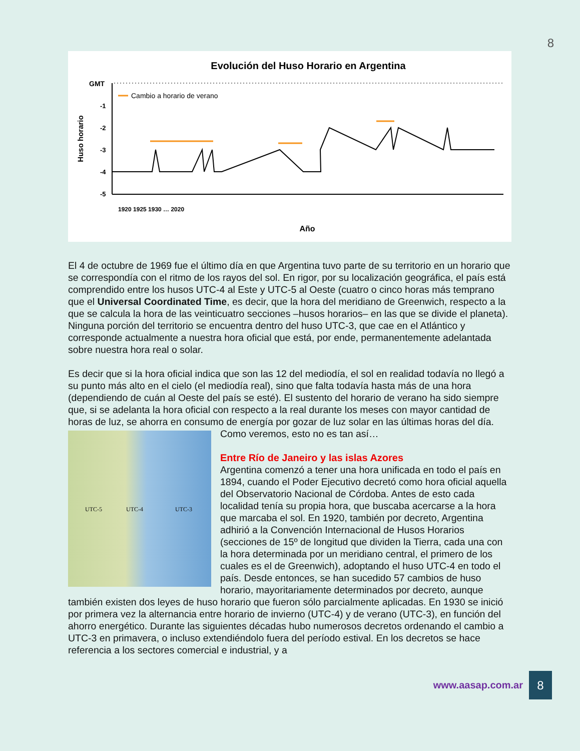8
Evolución del Huso Horario en Argentina
GMT
-1
-2
-3
-4
-5
Cambio a horario de verano
Huso horario
Año
1920 1925 1930 … 2020
El 4 de octubre de 1969 fue el último día en que Argentina tuvo parte de su territorio en un horario que se correspondía con el ritmo de los rayos del sol. En rigor, por su localización geográfica, el país está comprendido entre los husos UTC-4 al Este y UTC-5 al Oeste (cuatro o cinco horas más temprano que el Universal Coordinated Time, es decir, que la hora del meridiano de Greenwich, respecto a la que se calcula la hora de las veinticuatro secciones –husos horarios– en las que se divide el planeta). Ninguna porción del territorio se encuentra dentro del huso UTC-3, que cae en el Atlántico y corresponde actualmente a nuestra hora oficial que está, por ende, permanentemente adelantada sobre nuestra hora real o solar.
Es decir que si la hora oficial indica que son las 12 del mediodía, el sol en realidad todavía no llegó a su punto más alto en el cielo (el mediodía real), sino que falta todavía hasta más de una hora (dependiendo de cuán al Oeste del país se esté). El sustento del horario de verano ha sido siempre que, si se adelanta la hora oficial con respecto a la real durante los meses con mayor cantidad de horas de luz, se ahorra en consumo de energía por gozar de luz solar en las
UTC-5 UTC-4 UTC-3
últimas horas del día. Como veremos, esto no es tan así…
Entre Río de Janeiro y las islas Azores
Argentina comenzó a tener una hora unificada en todo el país en 1894, cuando el Poder Ejecutivo decretó como hora oficial aquella del Observatorio Nacional de Córdoba. Antes de esto cada localidad tenía su propia hora, que buscaba acercarse a la hora que marcaba el sol. En 1920, también por decreto, Argentina adhirió a la Convención Internacional de Husos Horarios (secciones de 15º de longitud que dividen la Tierra, cada una con la hora determinada por un meridiano central, el primero de los cuales es el de Greenwich), adoptando el huso UTC-4 en todo el país. Desde entonces, se han sucedido 57 cambios de huso horario, mayoritariamente determinados por decreto, aunque también existen dos leyes de huso horario que fueron sólo parcialmente aplicadas. En 1930 se inició por primera vez la alternancia entre horario de invierno (UTC-4) y de verano (UTC-3), en función del ahorro energético. Durante las siguientes décadas hubo numerosos decretos ordenando el cambio a UTC-3 en primavera, o incluso extendiéndolo fuera del período estival. En los decretos se hace referencia a los sectores comercial e industrial, y a
www.aasap.com.ar
8